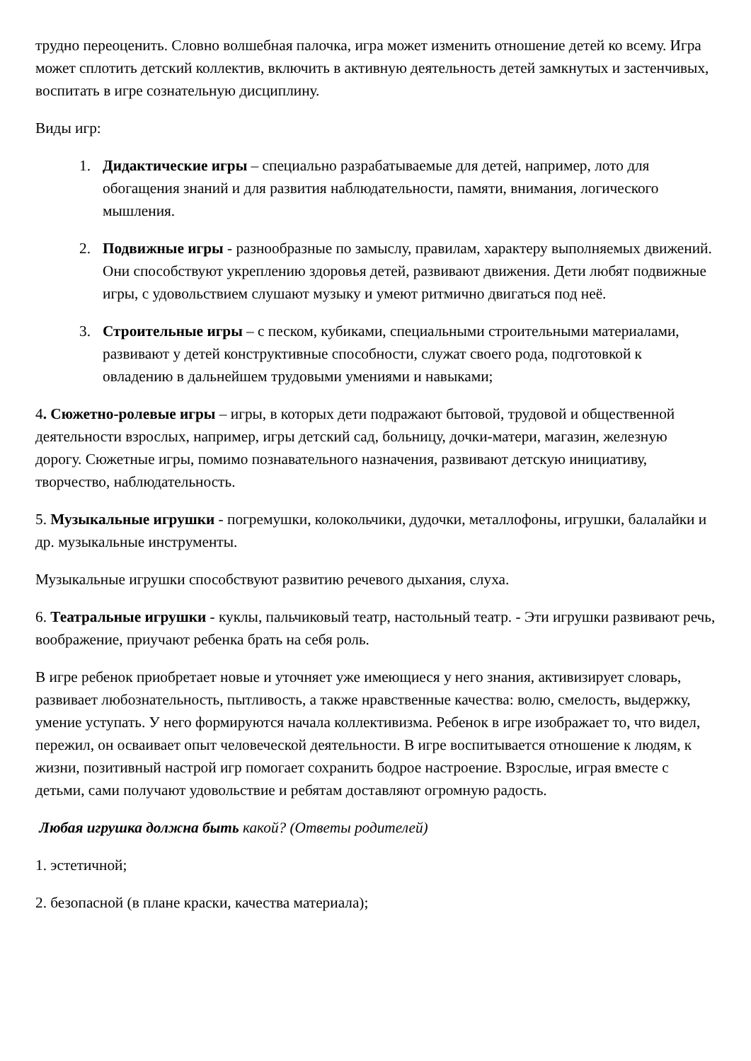трудно переоценить. Словно волшебная палочка, игра может изменить отношение детей ко всему. Игра может сплотить детский коллектив, включить в активную деятельность детей замкнутых и застенчивых, воспитать в игре сознательную дисциплину.
Виды игр:
1. Дидактические игры – специально разрабатываемые для детей, например, лото для обогащения знаний и для развития наблюдательности, памяти, внимания, логического мышления.
2. Подвижные игры - разнообразные по замыслу, правилам, характеру выполняемых движений. Они способствуют укреплению здоровья детей, развивают движения. Дети любят подвижные игры, с удовольствием слушают музыку и умеют ритмично двигаться под неё.
3. Строительные игры – с песком, кубиками, специальными строительными материалами, развивают у детей конструктивные способности, служат своего рода, подготовкой к овладению в дальнейшем трудовыми умениями и навыками;
4. Сюжетно-ролевые игры – игры, в которых дети подражают бытовой, трудовой и общественной деятельности взрослых, например, игры детский сад, больницу, дочки-матери, магазин, железную дорогу. Сюжетные игры, помимо познавательного назначения, развивают детскую инициативу, творчество, наблюдательность.
5. Музыкальные игрушки - погремушки, колокольчики, дудочки, металлофоны, игрушки, балалайки и др. музыкальные инструменты.
Музыкальные игрушки способствуют развитию речевого дыхания, слуха.
6. Театральные игрушки - куклы, пальчиковый театр, настольный театр. - Эти игрушки развивают речь, воображение, приучают ребенка брать на себя роль.
В игре ребенок приобретает новые и уточняет уже имеющиеся у него знания, активизирует словарь, развивает любознательность, пытливость, а также нравственные качества: волю, смелость, выдержку, умение уступать. У него формируются начала коллективизма. Ребенок в игре изображает то, что видел, пережил, он осваивает опыт человеческой деятельности. В игре воспитывается отношение к людям, к жизни, позитивный настрой игр помогает сохранить бодрое настроение. Взрослые, играя вместе с детьми, сами получают удовольствие и ребятам доставляют огромную радость.
Любая игрушка должна быть какой? (Ответы родителей)
1. эстетичной;
2. безопасной (в плане краски, качества материала);